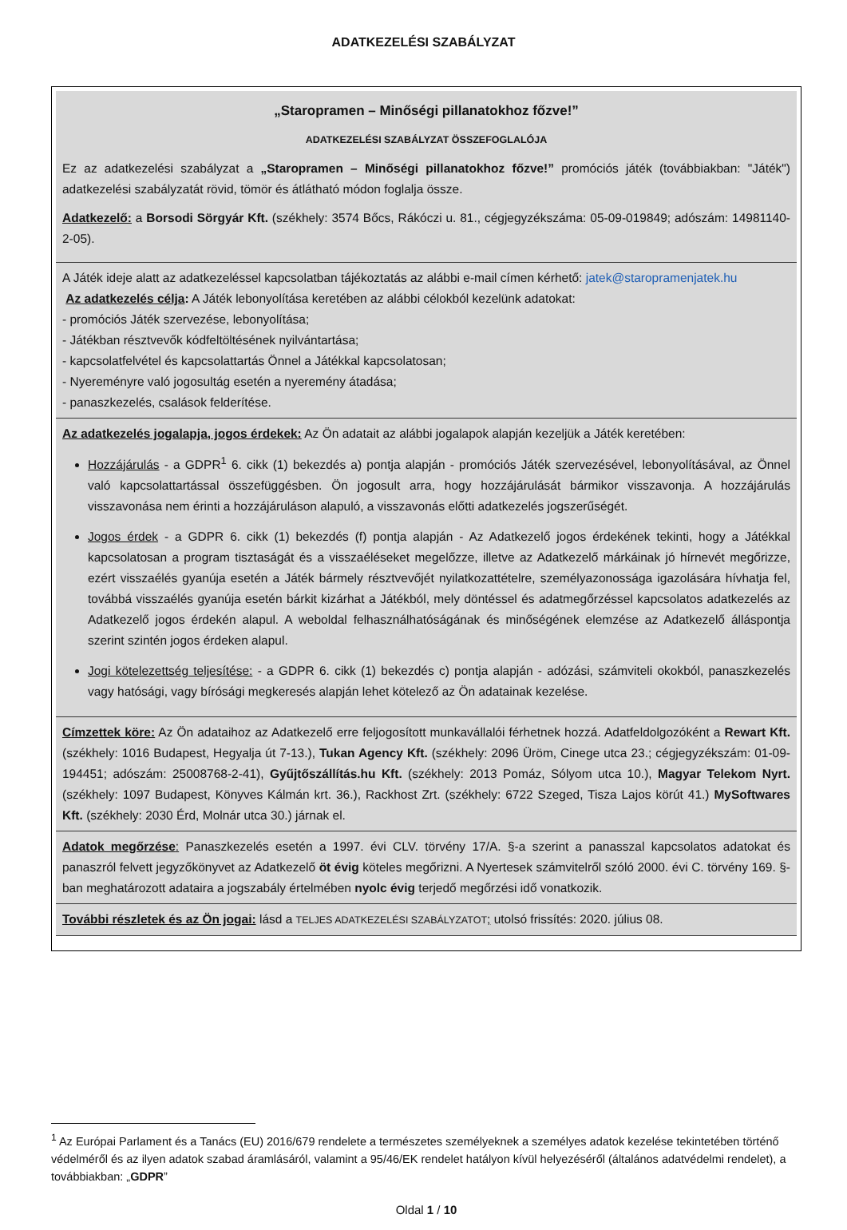ADATKEZELÉSI SZABÁLYZAT
| „Staropramen – Minőségi pillanatokhoz főzve!” ADATKEZELÉSI SZABÁLYZAT ÖSSZEFOGLALÓJA Ez az adatkezelési szabályzat a „Staropramen – Minőségi pillanatokhoz főzve!” promóciós játék (továbbiakban: "Játék") adatkezelési szabályzatát rövid, tömör és átlátható módon foglalja össze. Adatkezelő: a Borsodi Sörgyár Kft. (székhely: 3574 Bőcs, Rákóczi u. 81., cégjegyzékszáma: 05-09-019849; adószám: 14981140-2-05). |
| A Játék ideje alatt az adatkezeléssel kapcsolatban tájékoztatás az alábbi e-mail címen kérhető: jatek@staropramenjatek.hu Az adatkezelés célja : A Játék lebonyolítása keretében az alábbi célokból kezelünk adatokat: - promóciós Játék szervezése, lebonyolítása; - Játékban résztvevők kódfeltöltésének nyilvántartása; - kapcsolatfelvétel és kapcsolattartás Önnel a Játékkal kapcsolatosan; - Nyereményre való jogosultág esetén a nyeremény átadása; - panaszkezelés, csalások felderítése. |
| Az adatkezelés jogalapja, jogos érdekek: Az Ön adatait az alábbi jogalapok alapján kezeljük a Játék keretében: Hozzájárulás - a GDPR<sup>1</sup> 6. cikk (1) bekezdés a) pontja alapján - promóciós Játék szervezésével, lebonyolításával, az Önnel való kapcsolattartással összefüggésben. Ön jogosult arra, hogy hozzájárulását bármikor visszavonja. A hozzájárulás visszavonása nem érinti a hozzájáruláson alapuló, a visszavonás előtti adatkezelés jogszerűségét. Jogos érdek - a GDPR 6. cikk (1) bekezdés (f) pontja alapján - Az Adatkezelő jogos érdekének tekinti, hogy a Játékkal kapcsolatosan a program tisztaságát és a visszaéléseket megelőzze, illetve az Adatkezelő márkáinak jó hírnevét megőrizze, ezért visszaélés gyanúja esetén a Játék bármely résztvevőjét nyilatkozattételre, személyazonossága igazolására hívhatja fel, továbbá visszaélés gyanúja esetén bárkit kizárhat a Játékból, mely döntéssel és adatmegőrzéssel kapcsolatos adatkezelés az Adatkezelő jogos érdekén alapul. A weboldal felhasználhatóságának és minőségének elemzése az Adatkezelő álláspontja szerint szintén jogos érdeken alapul. Jogi kötelezettség teljesítése: - a GDPR 6. cikk (1) bekezdés c) pontja alapján - adózási, számviteli okokból, panaszkezelés vagy hatósági, vagy bírósági megkeresés alapján lehet kötelező az Ön adatainak kezelése. |
| Címzettek köre: Az Ön adataihoz az Adatkezelő erre feljogosított munkavállalói férhetnek hozzá. Adatfeldolgozóként a Rewart Kft. (székhely: 1016 Budapest, Hegyalja út 7-13.), Tukan Agency Kft. (székhely: 2096 Üröm, Cinege utca 23.; cégjegyzékszám: 01-09-194451; adószám: 25008768-2-41), Gyűjtőszállítás.hu Kft. (székhely: 2013 Pomáz, Sólyom utca 10.), Magyar Telekom Nyrt. (székhely: 1097 Budapest, Könyves Kálmán krt. 36.), Rackhost Zrt. (székhely: 6722 Szeged, Tisza Lajos körút 41.) MySoftwares Kft. (székhely: 2030 Érd, Molnár utca 30.) járnak el. |
| Adatok megőrzése : Panaszkezelés esetén a 1997. évi CLV. törvény 17/A. §-a szerint a panasszal kapcsolatos adatokat és panaszról felvett jegyzőkönyvet az Adatkezelő öt évig köteles megőrizni. A Nyertesek számvitelről szóló 2000. évi C. törvény 169. §-ban meghatározott adataira a jogszabály értelmében nyolc évig terjedő megőrzési idő vonatkozik. |
| További részletek és az Ön jogai: lásd a TELJES ADATKEZELÉSI SZABÁLYZATOT ; utolsó frissítés: 2020. július 08. |
<sup>1</sup> Az Európai Parlament és a Tanács (EU) 2016/679 rendelete a természetes személyeknek a személyes adatok kezelése tekintetében történő védelméről és az ilyen adatok szabad áramlásáról, valamint a 95/46/EK rendelet hatályon kívül helyezéséről (általános adatvédelmi rendelet), a továbbiakban: „GDPR”
Oldal 1 / 10